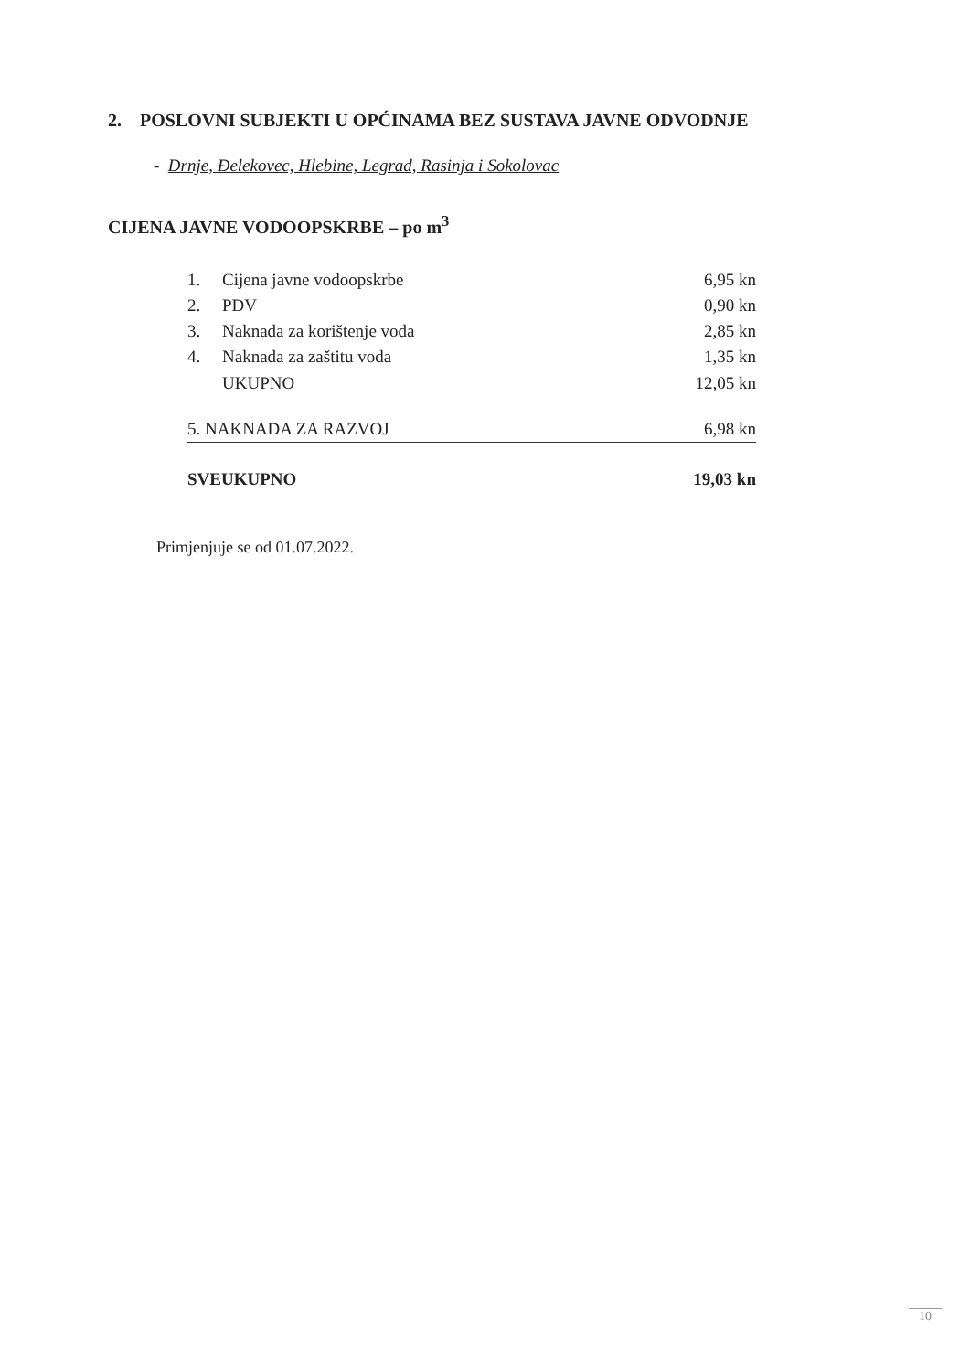2. POSLOVNI SUBJEKTI U OPĆINAMA BEZ SUSTAVA JAVNE ODVODNJE
- Drnje, Đelekovec, Hlebine, Legrad, Rasinja i Sokolovac
CIJENA JAVNE VODOOPSKRBE – po m<sup>3</sup>
| 1. | Cijena javne vodoopskrbe | 6,95 kn |
| 2. | PDV | 0,90 kn |
| 3. | Naknada za korištenje voda | 2,85 kn |
| 4. | Naknada za zaštitu voda | 1,35 kn |
| | UKUPNO | 12,05 kn |
| 5. NAKNADA ZA RAZVOJ | | 6,98 kn |
| SVEUKUPNO | | 19,03 kn |
Primjenjuje se od 01.07.2022.
10